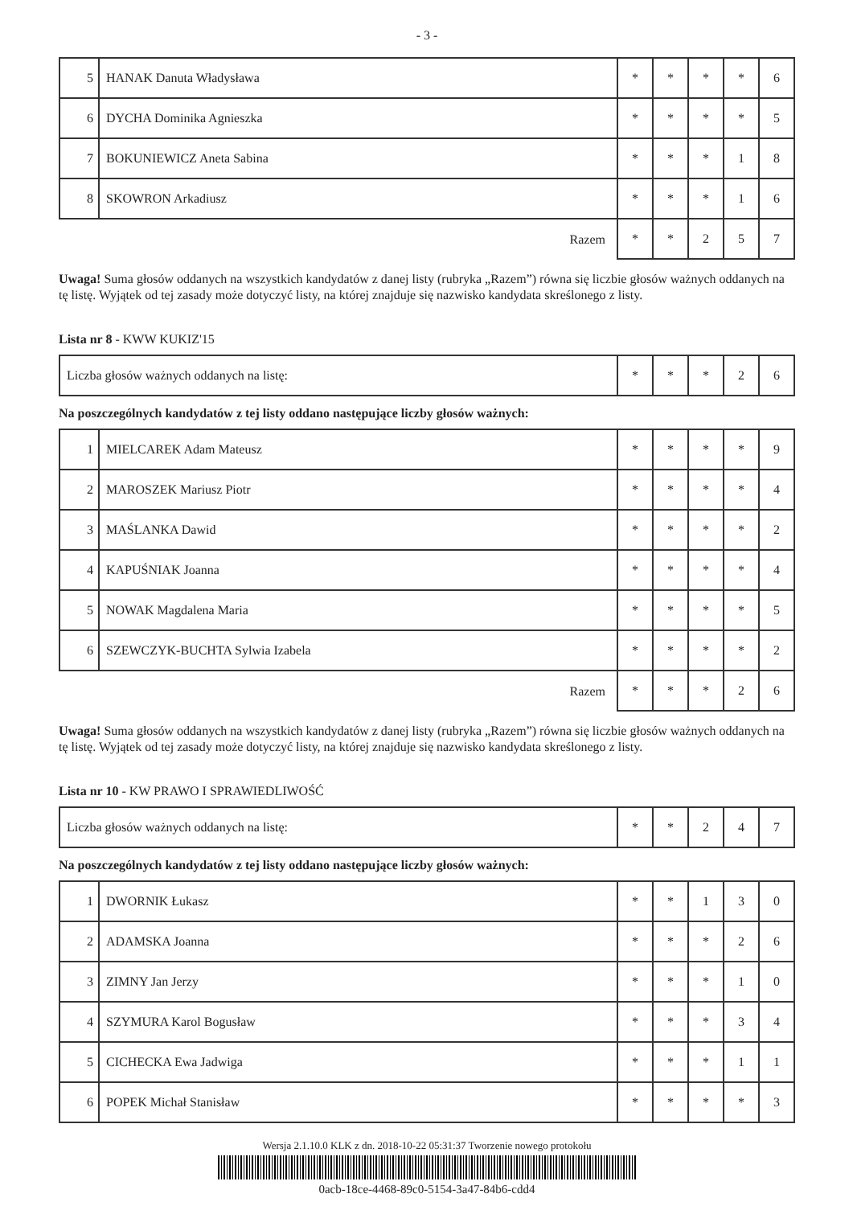- 3 -
| 5 | HANAK Danuta Władysława | * | * | * | * | 6 |
| 6 | DYCHA Dominika Agnieszka | * | * | * | * | 5 |
| 7 | BOKUNIEWICZ Aneta Sabina | * | * | * | 1 | 8 |
| 8 | SKOWRON Arkadiusz | * | * | * | 1 | 6 |
| Razem | | * | * | 2 | 5 | 7 |
Uwaga! Suma głosów oddanych na wszystkich kandydatów z danej listy (rubryka „Razem”) równa się liczbie głosów ważnych oddanych na tę listę. Wyjątek od tej zasady może dotyczyć listy, na której znajduje się nazwisko kandydata skreślonego z listy.
Lista nr 8 - KWW KUKIZ'15
| Liczba głosów ważnych oddanych na listę: | * | * | * | 2 | 6 |
Na poszczególnych kandydatów z tej listy oddano następujące liczby głosów ważnych:
| 1 | MIELCAREK Adam Mateusz | * | * | * | * | 9 |
| 2 | MAROSZEK Mariusz Piotr | * | * | * | * | 4 |
| 3 | MAŚLANKA Dawid | * | * | * | * | 2 |
| 4 | KAPUŚNIAK Joanna | * | * | * | * | 4 |
| 5 | NOWAK Magdalena Maria | * | * | * | * | 5 |
| 6 | SZEWCZYK-BUCHTA Sylwia Izabela | * | * | * | * | 2 |
| Razem | | * | * | * | 2 | 6 |
Uwaga! Suma głosów oddanych na wszystkich kandydatów z danej listy (rubryka „Razem”) równa się liczbie głosów ważnych oddanych na tę listę. Wyjątek od tej zasady może dotyczyć listy, na której znajduje się nazwisko kandydata skreślonego z listy.
Lista nr 10 - KW PRAWO I SPRAWIEDLIWOŚĆ
| Liczba głosów ważnych oddanych na listę: | * | * | 2 | 4 | 7 |
Na poszczególnych kandydatów z tej listy oddano następujące liczby głosów ważnych:
| 1 | DWORNIK Łukasz | * | * | 1 | 3 | 0 |
| 2 | ADAMSKA Joanna | * | * | * | 2 | 6 |
| 3 | ZIMNY Jan Jerzy | * | * | * | 1 | 0 |
| 4 | SZYMURA Karol Bogusław | * | * | * | 3 | 4 |
| 5 | CICHECKA Ewa Jadwiga | * | * | * | 1 | 1 |
| 6 | POPEK Michał Stanisław | * | * | * | * | 3 |
Wersja 2.1.10.0 KLK z dn. 2018-10-22 05:31:37 Tworzenie nowego protokołu
0acb-18ce-4468-89c0-5154-3a47-84b6-cdd4